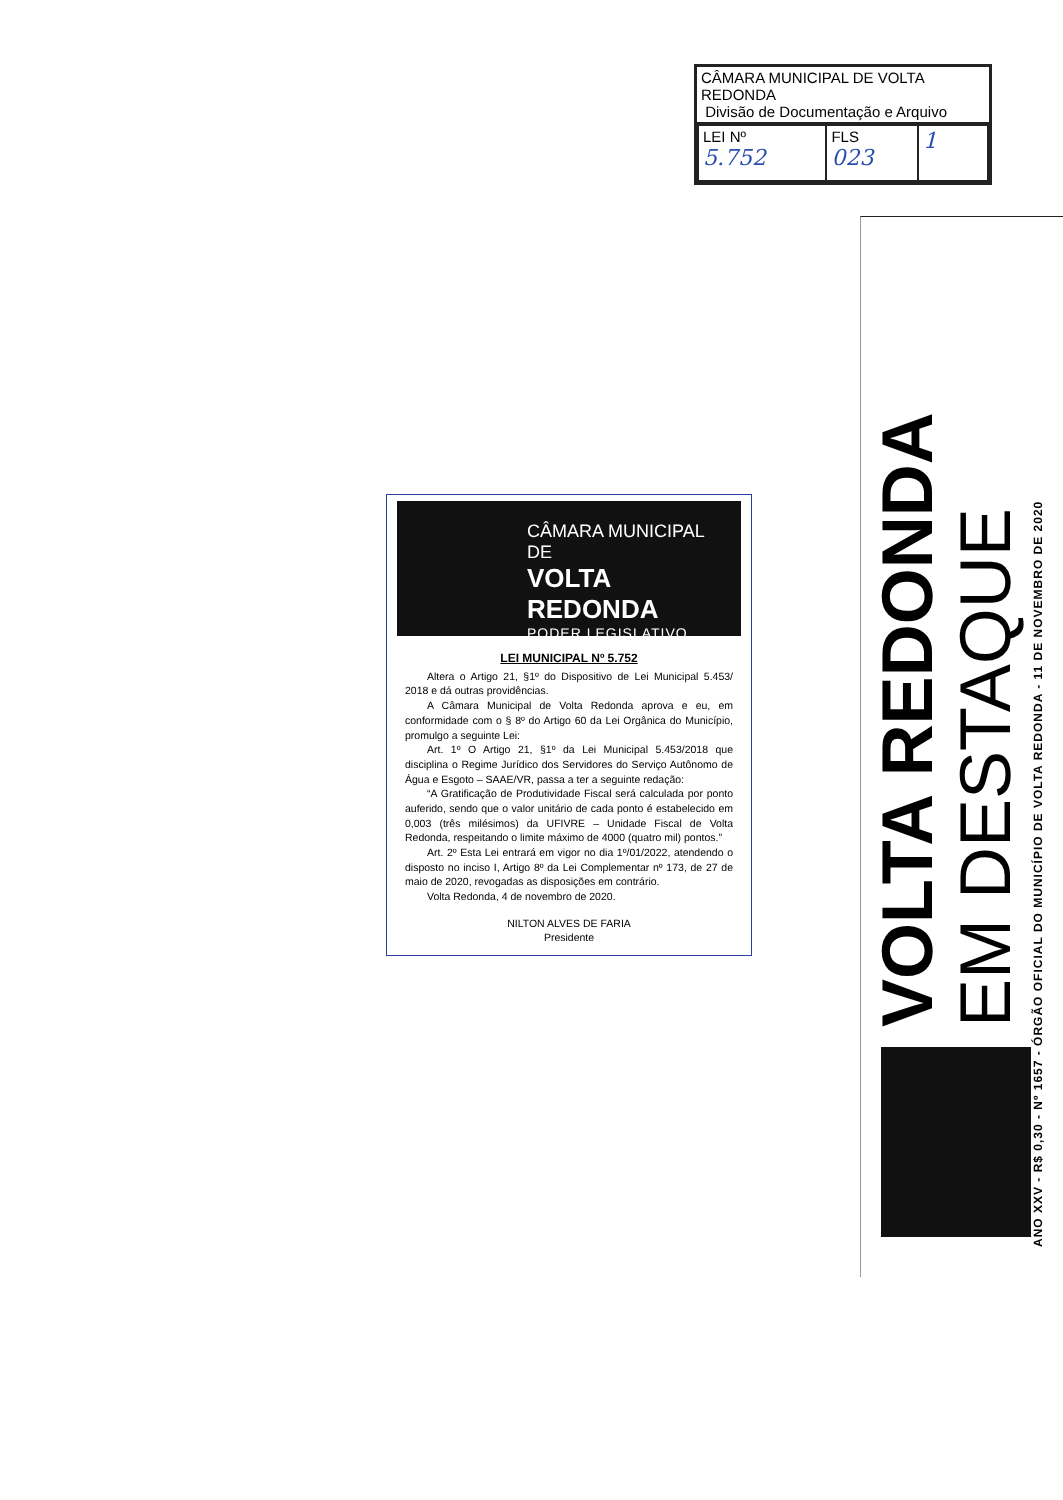CÂMARA MUNICIPAL DE VOLTA REDONDA
Divisão de Documentação e Arquivo
| LEI Nº 5.752 | FLS 023 | 1 |
CÂMARA MUNICIPAL DE
VOLTA REDONDA
PODER LEGISLATIVO
LEI MUNICIPAL Nº 5.752
Altera o Artigo 21, §1º do Dispositivo de Lei Municipal 5.453/ 2018 e dá outras providências.
A Câmara Municipal de Volta Redonda aprova e eu, em conformidade com o § 8º do Artigo 60 da Lei Orgânica do Município, promulgo a seguinte Lei:
Art. 1º O Artigo 21, §1º da Lei Municipal 5.453/2018 que disciplina o Regime Jurídico dos Servidores do Serviço Autônomo de Água e Esgoto – SAAE/VR, passa a ter a seguinte redação:
“A Gratificação de Produtividade Fiscal será calculada por ponto auferido, sendo que o valor unitário de cada ponto é estabelecido em 0,003 (três milésimos) da UFIVRE – Unidade Fiscal de Volta Redonda, respeitando o limite máximo de 4000 (quatro mil) pontos.”
Art. 2º Esta Lei entrará em vigor no dia 1º/01/2022, atendendo o disposto no inciso I, Artigo 8º da Lei Complementar nº 173, de 27 de maio de 2020, revogadas as disposições em contrário.
Volta Redonda, 4 de novembro de 2020.
NILTON ALVES DE FARIA
Presidente
VOLTA REDONDA
EM DESTAQUE
ANO XXV - R$ 0,30 - Nº 1657 - ÓRGÃO OFICIAL DO MUNICÍPIO DE VOLTA REDONDA - 11 DE NOVEMBRO DE 2020